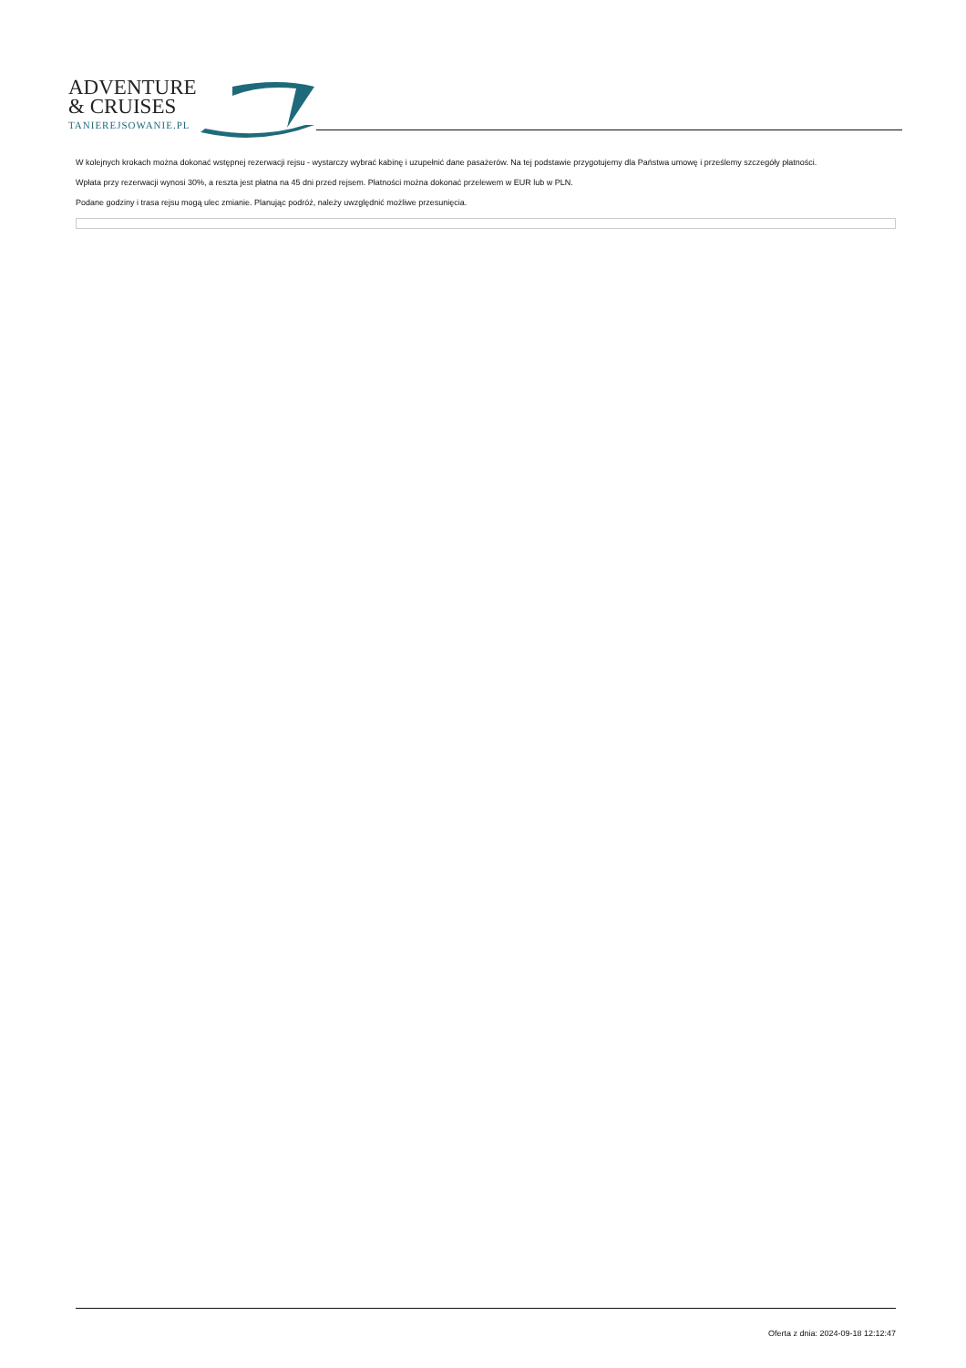ADVENTURE
& CRUISES
TANIEREJSOWANIE.PL
W kolejnych krokach można dokonać wstępnej rezerwacji rejsu - wystarczy wybrać kabinę i uzupełnić dane pasażerów. Na tej podstawie przygotujemy dla Państwa umowę i prześlemy szczegóły płatności.
Wpłata przy rezerwacji wynosi 30%, a reszta jest płatna na 45 dni przed rejsem. Płatności można dokonać przelewem w EUR lub w PLN.
Podane godziny i trasa rejsu mogą ulec zmianie. Planując podróż, należy uwzględnić możliwe przesunięcia.
Oferta z dnia: 2024-09-18 12:12:47